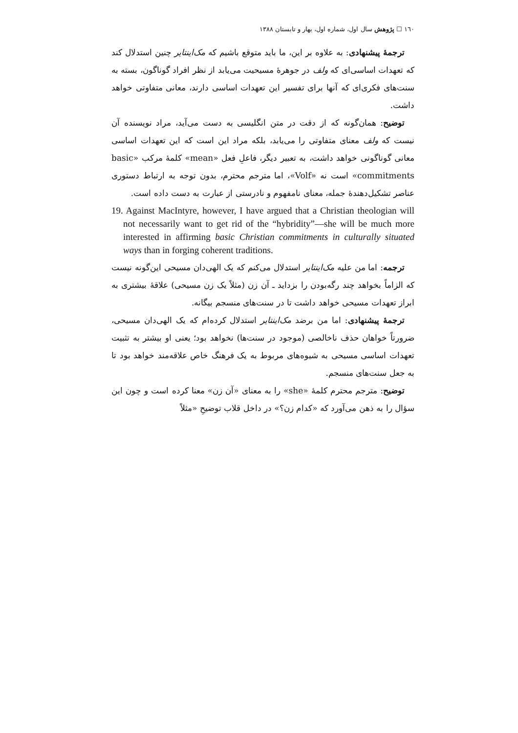١٦٠ ☐ پژوهش سال اول، شماره اول، بهار و تابستان ١٣٨٨
ترجمهٔ پیشنهادی: به علاوه بر این، ما باید متوقع باشیم که مک‌اینتایر چنین استدلال کند که تعهدات اساسی‌ای که ولف در جوهرهٔ مسیحیت می‌یابد از نظر افراد گوناگون، بسته به سنت‌های فکری‌ای که آنها برای تفسیر این تعهدات اساسی دارند، معانی متفاوتی خواهد داشت.
توضیح: همان‌گونه که از دقت در متن انگلیسی به دست می‌آید، مراد نویسنده آن نیست که ولف معنای متفاوتی را می‌یابد، بلکه مراد این است که این تعهدات اساسی معانی گوناگونی خواهد داشت، به تعبیر دیگر، فاعلِ فعل «mean» کلمهٔ مرکب «basic commitments» است نه «Volf»، اما مترجم محترم، بدون توجه به ارتباط دستوری عناصر تشکیل‌دهندهٔ جمله، معنای نامفهوم و نادرستی از عبارت به دست داده است.
19. Against MacIntyre, however, I have argued that a Christian theologian will not necessarily want to get rid of the “hybridity”—she will be much more interested in affirming basic Christian commitments in culturally situated ways than in forging coherent traditions.
ترجمه: اما من علیه مک‌اینتایر استدلال می‌کنم که یک الهی‌دان مسیحی این‌گونه نیست که الزاماً بخواهد چند رگه‌بودن را بزداید ـ آن زن (مثلاً یک زن مسیحی) علاقهٔ بیشتری به ابراز تعهدات مسیحی خواهد داشت تا در سنت‌های منسجم بیگانه.
ترجمهٔ پیشنهادی: اما من برضد مک‌اینتایر استدلال کرده‌ام که یک الهی‌دان مسیحی، ضرورتاً خواهان حذف ناخالصی (موجود در سنت‌ها) نخواهد بود؛ یعنی او بیشتر به تثبیت تعهدات اساسی مسیحی به شیوه‌های مربوط به یک فرهنگ خاص علاقه‌مند خواهد بود تا به جعل سنت‌های منسجم.
توضیح: مترجم محترم کلمهٔ «she» را به معنای «آن زن» معنا کرده است و چون این سؤال را به ذهن می‌آورد که «کدام زن؟» در داخل قلاب توضیحِ «مثلاً